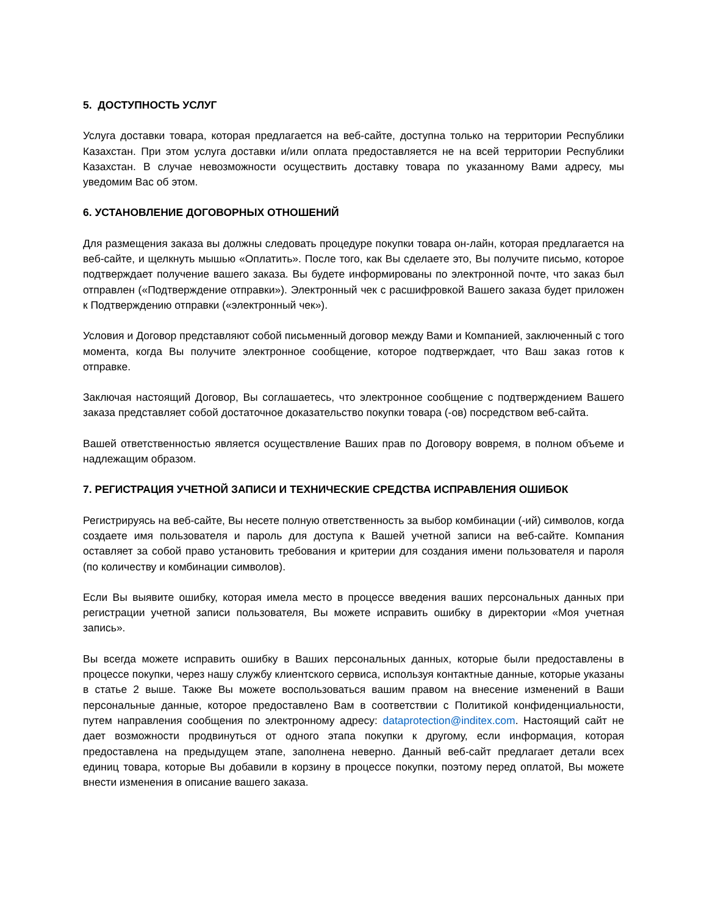5. ДОСТУПНОСТЬ УСЛУГ
Услуга доставки товара, которая предлагается на веб-сайте, доступна только на территории Республики Казахстан. При этом услуга доставки и/или оплата предоставляется не на всей территории Республики Казахстан. В случае невозможности осуществить доставку товара по указанному Вами адресу, мы уведомим Вас об этом.
6. УСТАНОВЛЕНИЕ ДОГОВОРНЫХ ОТНОШЕНИЙ
Для размещения заказа вы должны следовать процедуре покупки товара он-лайн, которая предлагается на веб-сайте, и щелкнуть мышью «Оплатить». После того, как Вы сделаете это, Вы получите письмо, которое подтверждает получение вашего заказа. Вы будете информированы по электронной почте, что заказ был отправлен («Подтверждение отправки»). Электронный чек с расшифровкой Вашего заказа будет приложен к Подтверждению отправки («электронный чек»).
Условия и Договор представляют собой письменный договор между Вами и Компанией, заключенный с того момента, когда Вы получите электронное сообщение, которое подтверждает, что Ваш заказ готов к отправке.
Заключая настоящий Договор, Вы соглашаетесь, что электронное сообщение с подтверждением Вашего заказа представляет собой достаточное доказательство покупки товара (-ов) посредством веб-сайта.
Вашей ответственностью является осуществление Ваших прав по Договору вовремя, в полном объеме и надлежащим образом.
7. РЕГИСТРАЦИЯ УЧЕТНОЙ ЗАПИСИ И ТЕХНИЧЕСКИЕ СРЕДСТВА ИСПРАВЛЕНИЯ ОШИБОК
Регистрируясь на веб-сайте, Вы несете полную ответственность за выбор комбинации (-ий) символов, когда создаете имя пользователя и пароль для доступа к Вашей учетной записи на веб-сайте. Компания оставляет за собой право установить требования и критерии для создания имени пользователя и пароля (по количеству и комбинации символов).
Если Вы выявите ошибку, которая имела место в процессе введения ваших персональных данных при регистрации учетной записи пользователя, Вы можете исправить ошибку в директории «Моя учетная запись».
Вы всегда можете исправить ошибку в Ваших персональных данных, которые были предоставлены в процессе покупки, через нашу службу клиентского сервиса, используя контактные данные, которые указаны в статье 2 выше. Также Вы можете воспользоваться вашим правом на внесение изменений в Ваши персональные данные, которое предоставлено Вам в соответствии с Политикой конфиденциальности, путем направления сообщения по электронному адресу: dataprotection@inditex.com. Настоящий сайт не дает возможности продвинуться от одного этапа покупки к другому, если информация, которая предоставлена на предыдущем этапе, заполнена неверно. Данный веб-сайт предлагает детали всех единиц товара, которые Вы добавили в корзину в процессе покупки, поэтому перед оплатой, Вы можете внести изменения в описание вашего заказа.